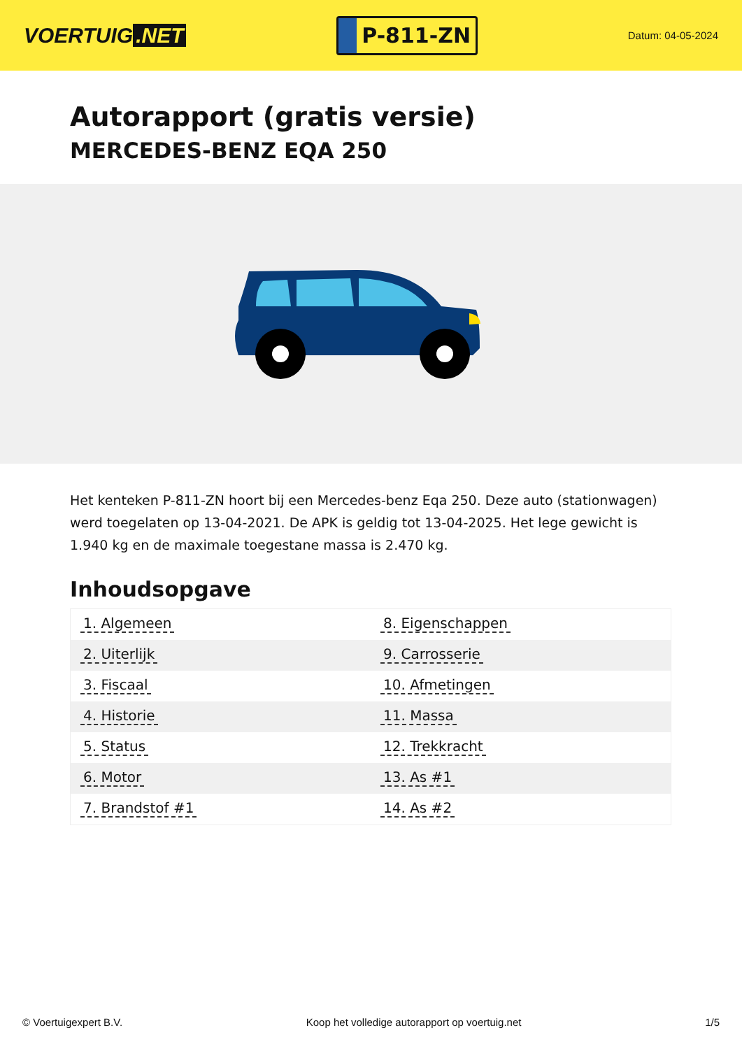VOERTUIG.NET
P-811-ZN
Datum: 04-05-2024
Autorapport (gratis versie)
MERCEDES-BENZ EQA 250
Het kenteken P-811-ZN hoort bij een Mercedes-benz Eqa 250. Deze auto (stationwagen) werd toegelaten op 13-04-2021. De APK is geldig tot 13-04-2025. Het lege gewicht is 1.940 kg en de maximale toegestane massa is 2.470 kg.
Inhoudsopgave
| 1. Algemeen | 8. Eigenschappen |
| 2. Uiterlijk | 9. Carrosserie |
| 3. Fiscaal | 10. Afmetingen |
| 4. Historie | 11. Massa |
| 5. Status | 12. Trekkracht |
| 6. Motor | 13. As #1 |
| 7. Brandstof #1 | 14. As #2 |
© Voertuigexpert B.V. Koop het volledige autorapport op voertuig.net 1/5